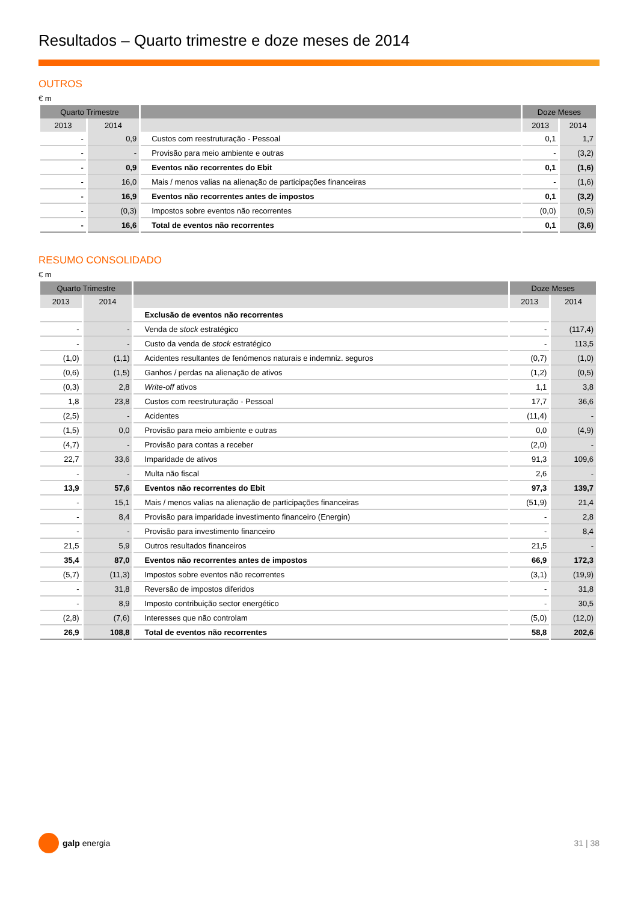Resultados – Quarto trimestre e doze meses de 2014
OUTROS
€ m
| Quarto Trimestre | | | Doze Meses | |
| --- | --- | --- | --- | --- |
| 2013 | 2014 | | 2013 | 2014 |
| - | 0,9 | Custos com reestruturação - Pessoal | 0,1 | 1,7 |
| - | - | Provisão para meio ambiente e outras | - | (3,2) |
| - | 0,9 | Eventos não recorrentes do Ebit | 0,1 | (1,6) |
| - | 16,0 | Mais / menos valias na alienação de participações financeiras | - | (1,6) |
| - | 16,9 | Eventos não recorrentes antes de impostos | 0,1 | (3,2) |
| - | (0,3) | Impostos sobre eventos não recorrentes | (0,0) | (0,5) |
| - | 16,6 | Total de eventos não recorrentes | 0,1 | (3,6) |
RESUMO CONSOLIDADO
€ m
| Quarto Trimestre | | | Doze Meses | |
| --- | --- | --- | --- | --- |
| 2013 | 2014 | | 2013 | 2014 |
| | | Exclusão de eventos não recorrentes | | |
| - | - | Venda de stock estratégico | - | (117,4) |
| - | - | Custo da venda de stock estratégico | - | 113,5 |
| (1,0) | (1,1) | Acidentes resultantes de fenómenos naturais e indemniz. seguros | (0,7) | (1,0) |
| (0,6) | (1,5) | Ganhos / perdas na alienação de ativos | (1,2) | (0,5) |
| (0,3) | 2,8 | Write-off ativos | 1,1 | 3,8 |
| 1,8 | 23,8 | Custos com reestruturação - Pessoal | 17,7 | 36,6 |
| (2,5) | - | Acidentes | (11,4) | - |
| (1,5) | 0,0 | Provisão para meio ambiente e outras | 0,0 | (4,9) |
| (4,7) | - | Provisão para contas a receber | (2,0) | - |
| 22,7 | 33,6 | Imparidade de ativos | 91,3 | 109,6 |
| - | - | Multa não fiscal | 2,6 | - |
| 13,9 | 57,6 | Eventos não recorrentes do Ebit | 97,3 | 139,7 |
| - | 15,1 | Mais / menos valias na alienação de participações financeiras | (51,9) | 21,4 |
| - | 8,4 | Provisão para imparidade investimento financeiro (Energin) | - | 2,8 |
| - | - | Provisão para investimento financeiro | - | 8,4 |
| 21,5 | 5,9 | Outros resultados financeiros | 21,5 | - |
| 35,4 | 87,0 | Eventos não recorrentes antes de impostos | 66,9 | 172,3 |
| (5,7) | (11,3) | Impostos sobre eventos não recorrentes | (3,1) | (19,9) |
| - | 31,8 | Reversão de impostos diferidos | - | 31,8 |
| - | 8,9 | Imposto contribuição sector energético | - | 30,5 |
| (2,8) | (7,6) | Interesses que não controlam | (5,0) | (12,0) |
| 26,9 | 108,8 | Total de eventos não recorrentes | 58,8 | 202,6 |
galp energia 31 | 38